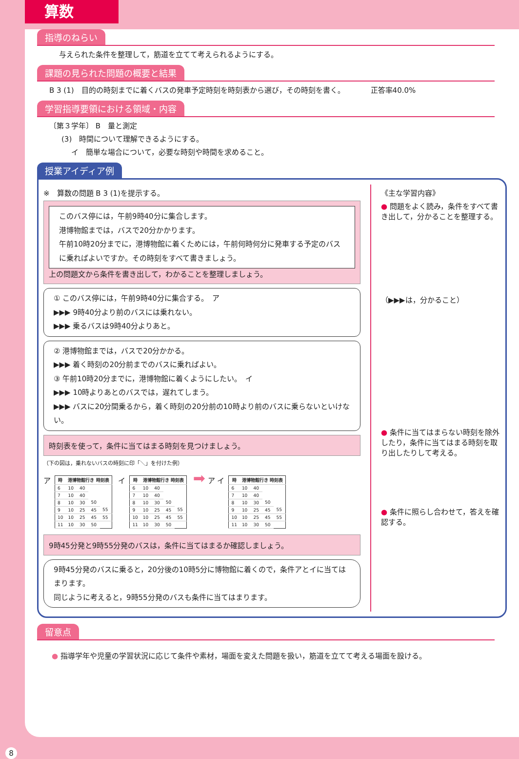算数
指導のねらい
与えられた条件を整理して，筋道を立てて考えられるようにする。
課題の見られた問題の概要と結果
B 3 (1)　目的の時刻までに着くバスの発車予定時刻を時刻表から選び，その時刻を書く。　　　　正答率40.0%
学習指導要領における領域・内容
〔第３学年〕 B　量と測定
(3)　時間について理解できるようにする。
イ　簡単な場合について，必要な時刻や時間を求めること。
授業アイディア例
※　算数の問題 B 3 (1)を提示する。
このバス停には，午前9時40分に集合します。
港博物館までは，バスで20分かかります。
午前10時20分までに，港博物館に着くためには，午前何時何分に発車する予定のバスに乗ればよいですか。その時刻をすべて書きましょう。
上の問題文から条件を書き出して，わかることを整理しましょう。
① このバス停には，午前9時40分に集合する。　ア
▶▶▶ 9時40分より前のバスには乗れない。
▶▶▶ 乗るバスは9時40分よりあと。
② 港博物館までは，バスで20分かかる。
▶▶▶ 着く時刻の20分前までのバスに乗ればよい。
③ 午前10時20分までに，港博物館に着くようにしたい。　イ
▶▶▶ 10時よりあとのバスでは，遅れてしまう。
▶▶▶ バスに20分間乗るから，着く時刻の20分前の10時より前のバスに乗らないといけない。
時刻表を使って，条件に当てはまる時刻を見つけましょう。
（下の図は，乗れないバスの時刻に印「＼」を付けた例）
ア
| 時 | 港博物館行き 時刻表 | | | |
| --- | --- | --- | --- | --- |
| 6 | 10 | 40 | | |
| 7 | 10 | 40 | | |
| 8 | 10 | 30 | 50 | |
| 9 | 10 | 25 | 45 | 55 |
| 10 | 10 | 25 | 45 | 55 |
| 11 | 10 | 30 | 50 | |
イ
| 時 | 港博物館行き 時刻表 | | | |
| --- | --- | --- | --- | --- |
| 6 | 10 | 40 | | |
| 7 | 10 | 40 | | |
| 8 | 10 | 30 | 50 | |
| 9 | 10 | 25 | 45 | 55 |
| 10 | 10 | 25 | 45 | 55 |
| 11 | 10 | 30 | 50 | |
➡ ア イ
| 時 | 港博物館行き 時刻表 | | | |
| --- | --- | --- | --- | --- |
| 6 | 10 | 40 | | |
| 7 | 10 | 40 | | |
| 8 | 10 | 30 | 50 | |
| 9 | 10 | 25 | 45 | 55 |
| 10 | 10 | 25 | 45 | 55 |
| 11 | 10 | 30 | 50 | |
9時45分発と9時55分発のバスは，条件に当てはまるか確認しましょう。
9時45分発のバスに乗ると，20分後の10時5分に博物館に着くので，条件アとイに当てはまります。
同じように考えると，9時55分発のバスも条件に当てはまります。
《主な学習内容》
● 問題をよく読み，条件をすべて書き出して，分かることを整理する。
（▶▶▶は，分かること）
● 条件に当てはまらない時刻を除外したり，条件に当てはまる時刻を取り出したりして考える。
● 条件に照らし合わせて，答えを確認する。
留意点
● 指導学年や児童の学習状況に応じて条件や素材，場面を変えた問題を扱い，筋道を立てて考える場面を設ける。
8